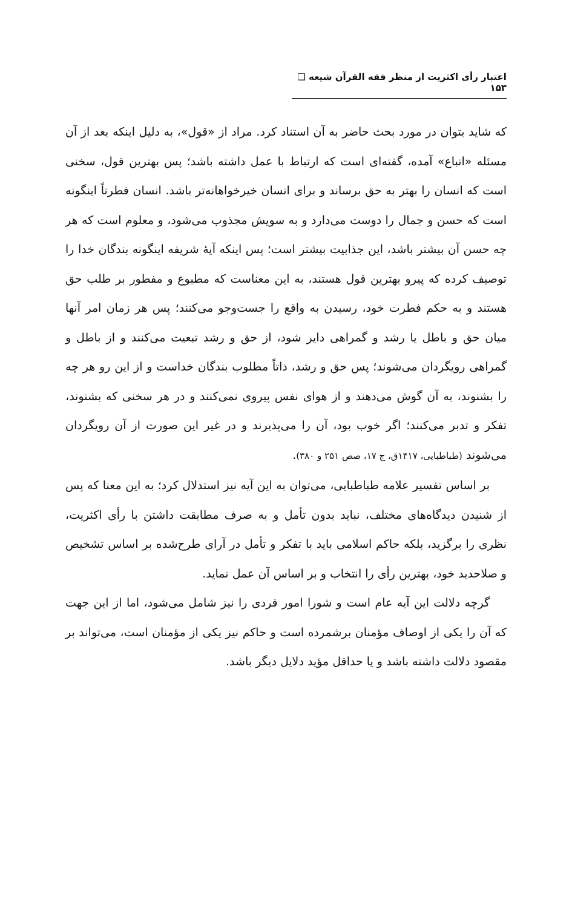اعتبار رأی اکثریت از منظر فقه القرآن شیعه ❑ ۱۵۳
که شاید بتوان در مورد بحث حاضر به آن استناد کرد. مراد از «قول»، به دلیل اینکه بعد از آن مسئله «اتباع» آمده، گفته‌ای است که ارتباط با عمل داشته باشد؛ پس بهترین قول، سخنی است که انسان را بهتر به حق برساند و برای انسان خیرخواهانه‌تر باشد. انسان فطرتاً اینگونه است که حسن و جمال را دوست می‌دارد و به سویش مجذوب می‌شود، و معلوم است که هر چه حسن آن بیشتر باشد، این جذابیت بیشتر است؛ پس اینکه آیهٔ شریفه اینگونه بندگان خدا را توصیف کرده که پیرو بهترین قول هستند، به این معناست که مطبوع و مفطور بر طلب حق هستند و به حکم فطرت خود، رسیدن به واقع را جست‌وجو می‌کنند؛ پس هر زمان امر آنها میان حق و باطل یا رشد و گمراهی دایر شود، از حق و رشد تبعیت می‌کنند و از باطل و گمراهی رویگردان می‌شوند؛ پس حق و رشد، ذاتاً مطلوب بندگان خداست و از این رو هر چه را بشنوند، به آن گوش می‌دهند و از هوای نفس پیروی نمی‌کنند و در هر سخنی که بشنوند، تفکر و تدبر می‌کنند؛ اگر خوب بود، آن را می‌پذیرند و در غیر این صورت از آن رویگردان می‌شوند (طباطبایی، ۱۴۱۷ق، ج ۱۷، صص ۲۵۱ و ۳۸۰).
بر اساس تفسیر علامه طباطبایی، می‌توان به این آیه نیز استدلال کرد؛ به این معنا که پس از شنیدن دیدگاه‌های مختلف، نباید بدون تأمل و به صرف مطابقت داشتن با رأی اکثریت، نظری را برگزید، بلکه حاکم اسلامی باید با تفکر و تأمل در آرای طرح‌شده بر اساس تشخیص و صلاحدید خود، بهترین رأی را انتخاب و بر اساس آن عمل نماید.
گرچه دلالت این آیه عام است و شورا امور فردی را نیز شامل می‌شود، اما از این جهت که آن را یکی از اوصاف مؤمنان برشمرده است و حاکم نیز یکی از مؤمنان است، می‌تواند بر مقصود دلالت داشته باشد و یا حداقل مؤید دلایل دیگر باشد.